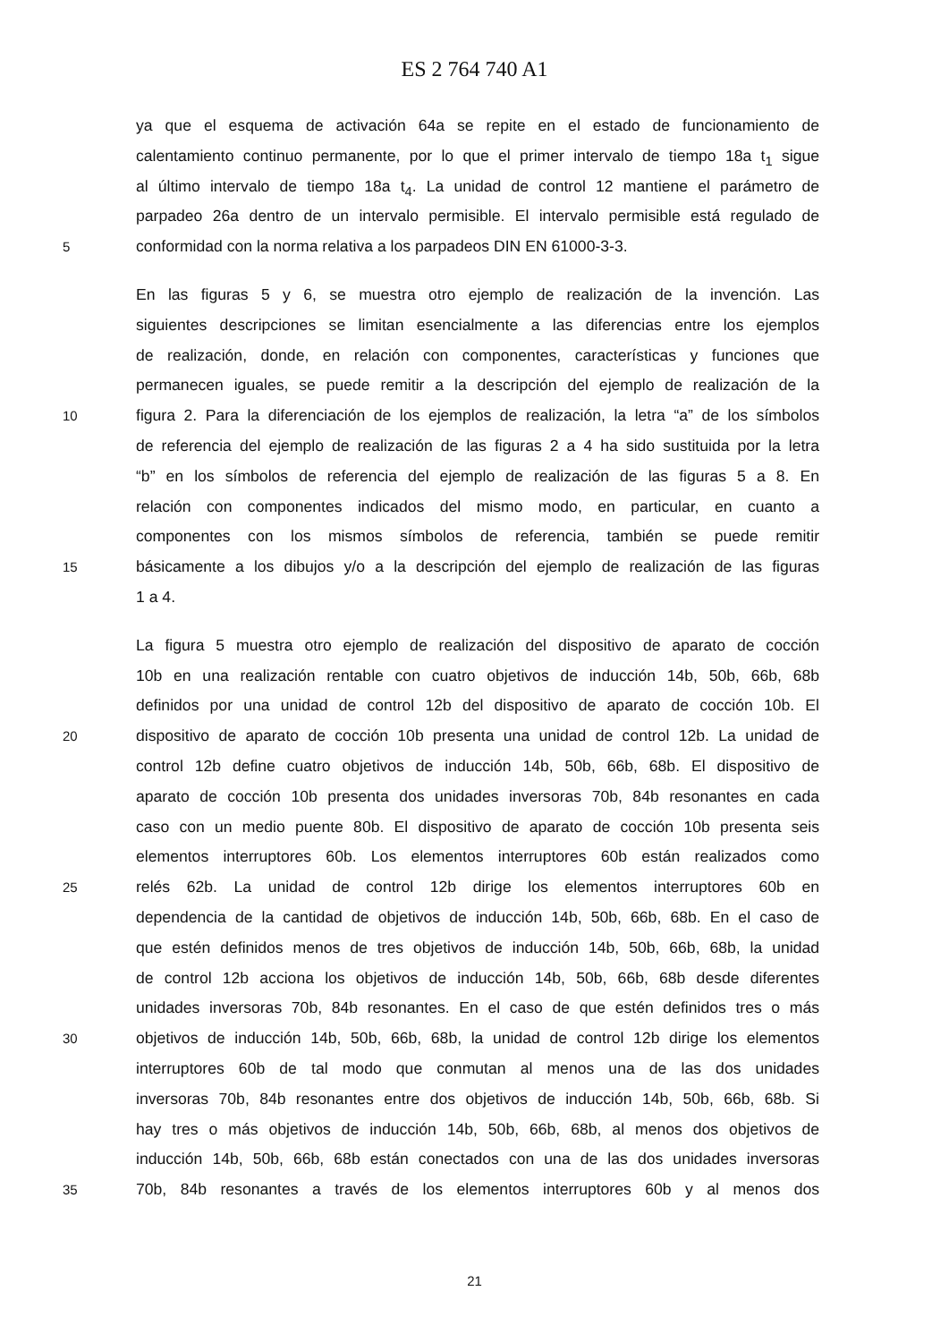ES 2 764 740 A1
ya que el esquema de activación 64a se repite en el estado de funcionamiento de
calentamiento continuo permanente, por lo que el primer intervalo de tiempo 18a t<sub>1</sub> sigue
al último intervalo de tiempo 18a t<sub>4</sub>. La unidad de control 12 mantiene el parámetro de
parpadeo 26a dentro de un intervalo permisible. El intervalo permisible está regulado de
5 conformidad con la norma relativa a los parpadeos DIN EN 61000-3-3.
En las figuras 5 y 6, se muestra otro ejemplo de realización de la invención. Las
siguientes descripciones se limitan esencialmente a las diferencias entre los ejemplos
de realización, donde, en relación con componentes, características y funciones que
permanecen iguales, se puede remitir a la descripción del ejemplo de realización de la
10 figura 2. Para la diferenciación de los ejemplos de realización, la letra “a” de los símbolos
de referencia del ejemplo de realización de las figuras 2 a 4 ha sido sustituida por la letra
“b” en los símbolos de referencia del ejemplo de realización de las figuras 5 a 8. En
relación con componentes indicados del mismo modo, en particular, en cuanto a
componentes con los mismos símbolos de referencia, también se puede remitir
15 básicamente a los dibujos y/o a la descripción del ejemplo de realización de las figuras
1 a 4.
La figura 5 muestra otro ejemplo de realización del dispositivo de aparato de cocción
10b en una realización rentable con cuatro objetivos de inducción 14b, 50b, 66b, 68b
definidos por una unidad de control 12b del dispositivo de aparato de cocción 10b. El
20 dispositivo de aparato de cocción 10b presenta una unidad de control 12b. La unidad de
control 12b define cuatro objetivos de inducción 14b, 50b, 66b, 68b. El dispositivo de
aparato de cocción 10b presenta dos unidades inversoras 70b, 84b resonantes en cada
caso con un medio puente 80b. El dispositivo de aparato de cocción 10b presenta seis
elementos interruptores 60b. Los elementos interruptores 60b están realizados como
25 relés 62b. La unidad de control 12b dirige los elementos interruptores 60b en
dependencia de la cantidad de objetivos de inducción 14b, 50b, 66b, 68b. En el caso de
que estén definidos menos de tres objetivos de inducción 14b, 50b, 66b, 68b, la unidad
de control 12b acciona los objetivos de inducción 14b, 50b, 66b, 68b desde diferentes
unidades inversoras 70b, 84b resonantes. En el caso de que estén definidos tres o más
30 objetivos de inducción 14b, 50b, 66b, 68b, la unidad de control 12b dirige los elementos
interruptores 60b de tal modo que conmutan al menos una de las dos unidades
inversoras 70b, 84b resonantes entre dos objetivos de inducción 14b, 50b, 66b, 68b. Si
hay tres o más objetivos de inducción 14b, 50b, 66b, 68b, al menos dos objetivos de
inducción 14b, 50b, 66b, 68b están conectados con una de las dos unidades inversoras
35 70b, 84b resonantes a través de los elementos interruptores 60b y al menos dos
21